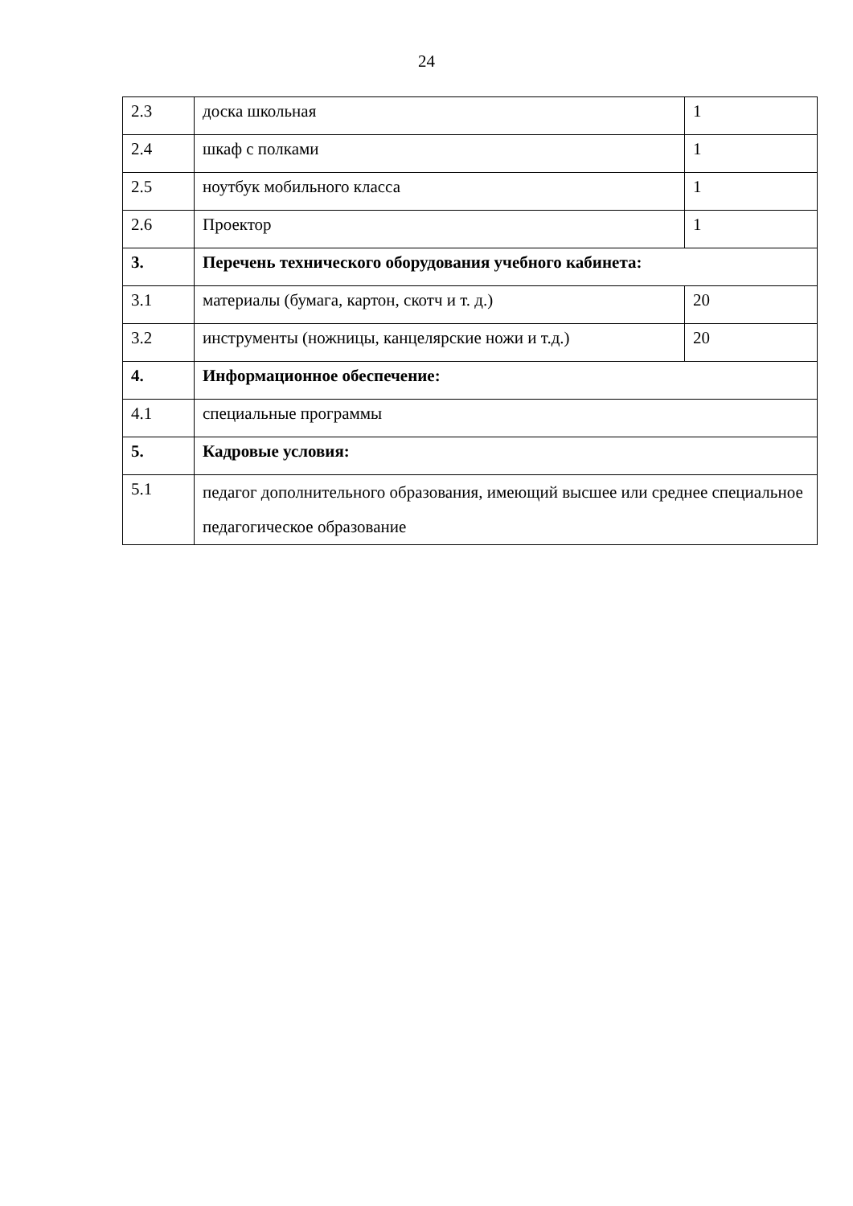24
| 2.3 | доска школьная | 1 |
| 2.4 | шкаф с полками | 1 |
| 2.5 | ноутбук мобильного класса | 1 |
| 2.6 | Проектор | 1 |
| 3. | Перечень технического оборудования учебного кабинета: | |
| 3.1 | материалы (бумага, картон, скотч и т. д.) | 20 |
| 3.2 | инструменты (ножницы, канцелярские ножи и т.д.) | 20 |
| 4. | Информационное обеспечение: | |
| 4.1 | специальные программы | |
| 5. | Кадровые условия: | |
| 5.1 | педагог дополнительного образования, имеющий высшее или среднее специальное педагогическое образование | |